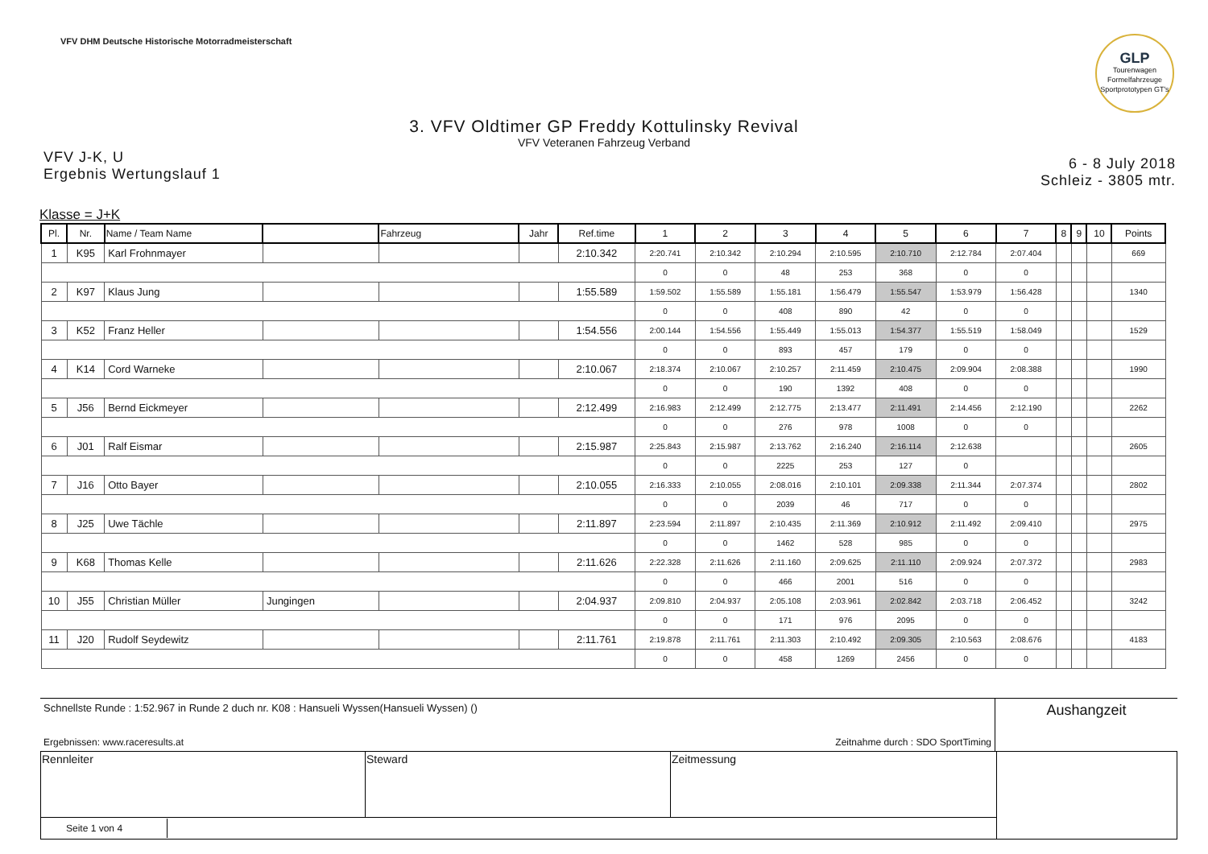VFV DHM Deutsche Historische Motorradmeisterschaft
GLP
Tourenwagen Formelfahrzeuge Sportprototypen GT's
3. VFV Oldtimer GP Freddy Kottulinsky Revival
VFV Veteranen Fahrzeug Verband
VFV J-K, U
Ergebnis Wertungslauf 1
6 - 8 July 2018
Schleiz - 3805 mtr.
Klasse = J+K
| Pl. | Nr. | Name / Team Name | | Fahrzeug | Jahr | Ref.time | 1 | 2 | 3 | 4 | 5 | 6 | 7 | 8 | 9 | 10 | Points |
| --- | --- | --- | --- | --- | --- | --- | --- | --- | --- | --- | --- | --- | --- | --- | --- | --- | --- |
| 1 | K95 | Karl Frohnmayer | | | | 2:10.342 | 2:20.741 | 2:10.342 | 2:10.294 | 2:10.595 | 2:10.710 | 2:12.784 | 2:07.404 | | | | 669 |
| | | | | | | | 0 | 0 | 48 | 253 | 368 | 0 | 0 | | | | |
| 2 | K97 | Klaus Jung | | | | 1:55.589 | 1:59.502 | 1:55.589 | 1:55.181 | 1:56.479 | 1:55.547 | 1:53.979 | 1:56.428 | | | | 1340 |
| | | | | | | | 0 | 0 | 408 | 890 | 42 | 0 | 0 | | | | |
| 3 | K52 | Franz Heller | | | | 1:54.556 | 2:00.144 | 1:54.556 | 1:55.449 | 1:55.013 | 1:54.377 | 1:55.519 | 1:58.049 | | | | 1529 |
| | | | | | | | 0 | 0 | 893 | 457 | 179 | 0 | 0 | | | | |
| 4 | K14 | Cord Warneke | | | | 2:10.067 | 2:18.374 | 2:10.067 | 2:10.257 | 2:11.459 | 2:10.475 | 2:09.904 | 2:08.388 | | | | 1990 |
| | | | | | | | 0 | 0 | 190 | 1392 | 408 | 0 | 0 | | | | |
| 5 | J56 | Bernd Eickmeyer | | | | 2:12.499 | 2:16.983 | 2:12.499 | 2:12.775 | 2:13.477 | 2:11.491 | 2:14.456 | 2:12.190 | | | | 2262 |
| | | | | | | | 0 | 0 | 276 | 978 | 1008 | 0 | 0 | | | | |
| 6 | J01 | Ralf Eismar | | | | 2:15.987 | 2:25.843 | 2:15.987 | 2:13.762 | 2:16.240 | 2:16.114 | 2:12.638 | | | | | 2605 |
| | | | | | | | 0 | 0 | 2225 | 253 | 127 | 0 | | | | | |
| 7 | J16 | Otto Bayer | | | | 2:10.055 | 2:16.333 | 2:10.055 | 2:08.016 | 2:10.101 | 2:09.338 | 2:11.344 | 2:07.374 | | | | 2802 |
| | | | | | | | 0 | 0 | 2039 | 46 | 717 | 0 | 0 | | | | |
| 8 | J25 | Uwe Tächle | | | | 2:11.897 | 2:23.594 | 2:11.897 | 2:10.435 | 2:11.369 | 2:10.912 | 2:11.492 | 2:09.410 | | | | 2975 |
| | | | | | | | 0 | 0 | 1462 | 528 | 985 | 0 | 0 | | | | |
| 9 | K68 | Thomas Kelle | | | | 2:11.626 | 2:22.328 | 2:11.626 | 2:11.160 | 2:09.625 | 2:11.110 | 2:09.924 | 2:07.372 | | | | 2983 |
| | | | | | | | 0 | 0 | 466 | 2001 | 516 | 0 | 0 | | | | |
| 10 | J55 | Christian Müller | Jungingen | | | 2:04.937 | 2:09.810 | 2:04.937 | 2:05.108 | 2:03.961 | 2:02.842 | 2:03.718 | 2:06.452 | | | | 3242 |
| | | | | | | | 0 | 0 | 171 | 976 | 2095 | 0 | 0 | | | | |
| 11 | J20 | Rudolf Seydewitz | | | | 2:11.761 | 2:19.878 | 2:11.761 | 2:11.303 | 2:10.492 | 2:09.305 | 2:10.563 | 2:08.676 | | | | 4183 |
| | | | | | | | 0 | 0 | 458 | 1269 | 2456 | 0 | 0 | | | | |
Schnellste Runde : 1:52.967 in Runde 2 duch nr. K08 : Hansueli Wyssen(Hansueli Wyssen) ()
Ergebnissen: www.raceresults.at Zeitnahme durch : SDO SportTiming
Aushangzeit
| Rennleiter | Steward | Zeitmessung | |
| Seite 1 von 4 | | | |